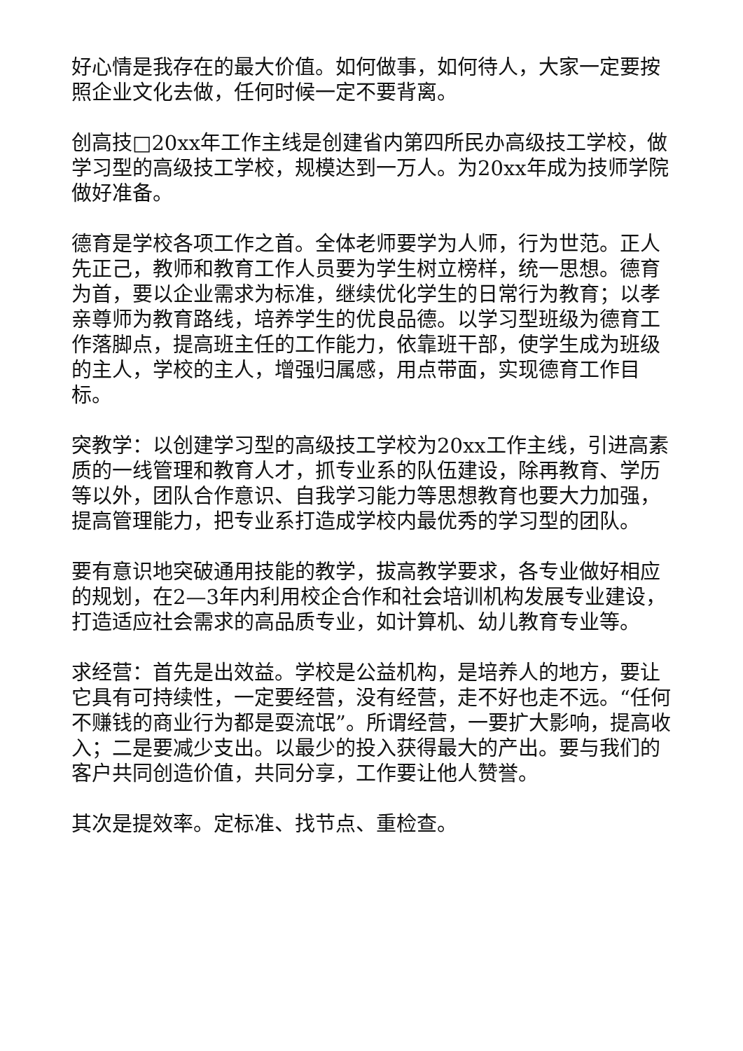好心情是我存在的最大价值。如何做事，如何待人，大家一定要按照企业文化去做，任何时候一定不要背离。
创高技□20xx年工作主线是创建省内第四所民办高级技工学校，做学习型的高级技工学校，规模达到一万人。为20xx年成为技师学院做好准备。
德育是学校各项工作之首。全体老师要学为人师，行为世范。正人先正己，教师和教育工作人员要为学生树立榜样，统一思想。德育为首，要以企业需求为标准，继续优化学生的日常行为教育；以孝亲尊师为教育路线，培养学生的优良品德。以学习型班级为德育工作落脚点，提高班主任的工作能力，依靠班干部，使学生成为班级的主人，学校的主人，增强归属感，用点带面，实现德育工作目标。
突教学：以创建学习型的高级技工学校为20xx工作主线，引进高素质的一线管理和教育人才，抓专业系的队伍建设，除再教育、学历等以外，团队合作意识、自我学习能力等思想教育也要大力加强，提高管理能力，把专业系打造成学校内最优秀的学习型的团队。
要有意识地突破通用技能的教学，拔高教学要求，各专业做好相应的规划，在2—3年内利用校企合作和社会培训机构发展专业建设，打造适应社会需求的高品质专业，如计算机、幼儿教育专业等。
求经营：首先是出效益。学校是公益机构，是培养人的地方，要让它具有可持续性，一定要经营，没有经营，走不好也走不远。“任何不赚钱的商业行为都是耍流氓”。所谓经营，一要扩大影响，提高收入；二是要减少支出。以最少的投入获得最大的产出。要与我们的客户共同创造价值，共同分享，工作要让他人赞誉。
其次是提效率。定标准、找节点、重检查。